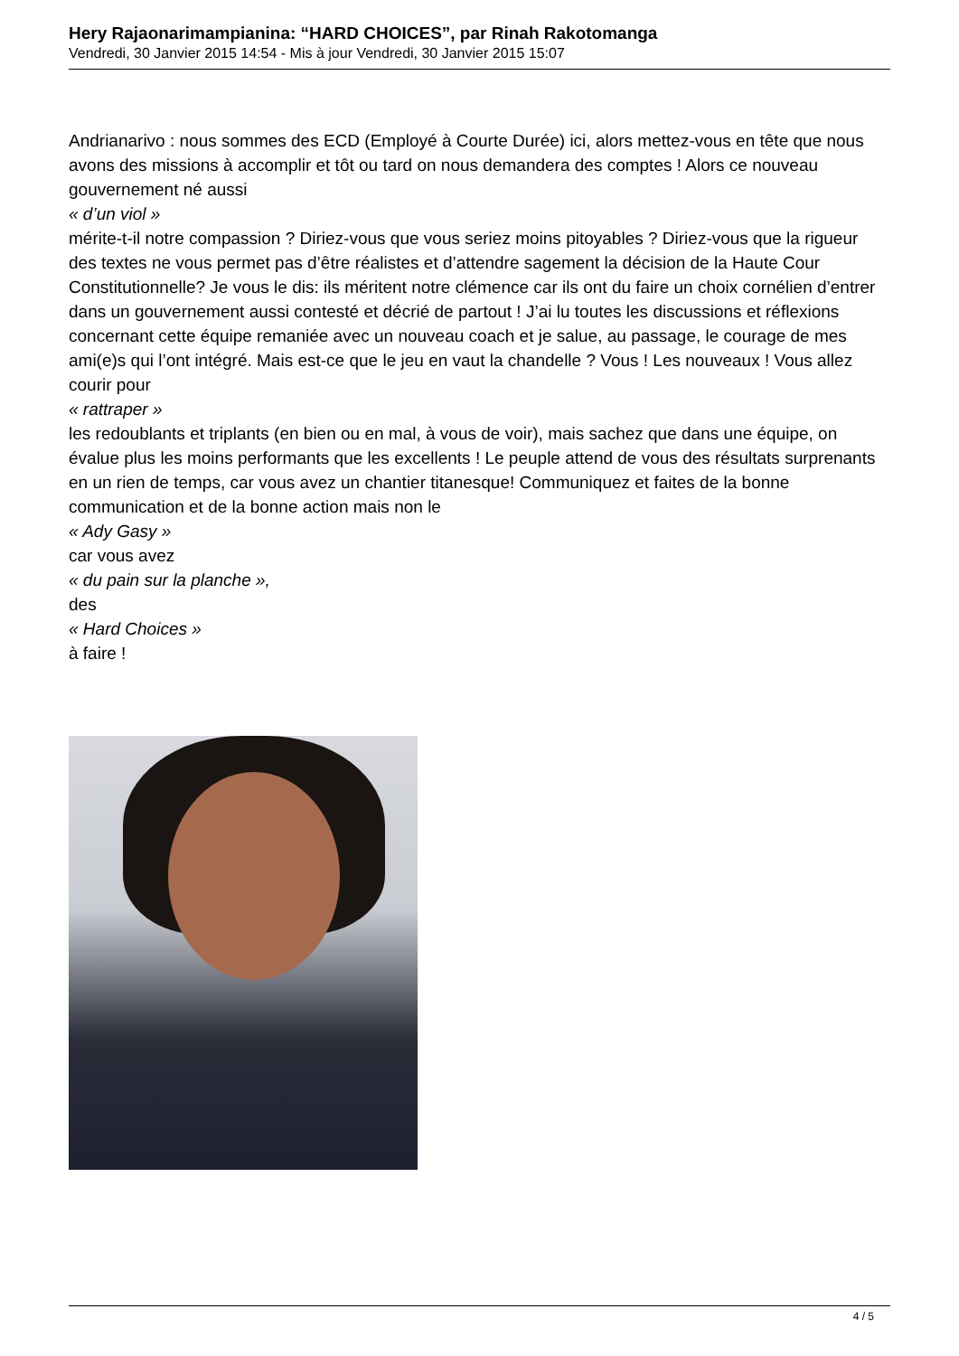Hery Rajaonarimampianina: “HARD CHOICES”, par Rinah Rakotomanga
Vendredi, 30 Janvier 2015 14:54 - Mis à jour Vendredi, 30 Janvier 2015 15:07
Andrianarivo : nous sommes des ECD (Employé à Courte Durée) ici, alors mettez-vous en tête que nous avons des missions à accomplir et tôt ou tard on nous demandera des comptes ! Alors ce nouveau gouvernement né aussi
« d’un viol »
mérite-t-il notre compassion ? Diriez-vous que vous seriez moins pitoyables ? Diriez-vous que la rigueur des textes ne vous permet pas d’être réalistes et d’attendre sagement la décision de la Haute Cour Constitutionnelle? Je vous le dis: ils méritent notre clémence car ils ont du faire un choix cornélien d’entrer dans un gouvernement aussi contesté et décrié de partout ! J’ai lu toutes les discussions et réflexions concernant cette équipe remaniée avec un nouveau coach et je salue, au passage, le courage de mes ami(e)s qui l’ont intégré. Mais est-ce que le jeu en vaut la chandelle ? Vous ! Les nouveaux ! Vous allez courir pour
« rattraper »
les redoublants et triplants (en bien ou en mal, à vous de voir), mais sachez que dans une équipe, on évalue plus les moins performants que les excellents ! Le peuple attend de vous des résultats surprenants en un rien de temps, car vous avez un chantier titanesque! Communiquez et faites de la bonne communication et de la bonne action mais non le
« Ady Gasy »
car vous avez
« du pain sur la planche »,
des
« Hard Choices »
à faire !
4 / 5